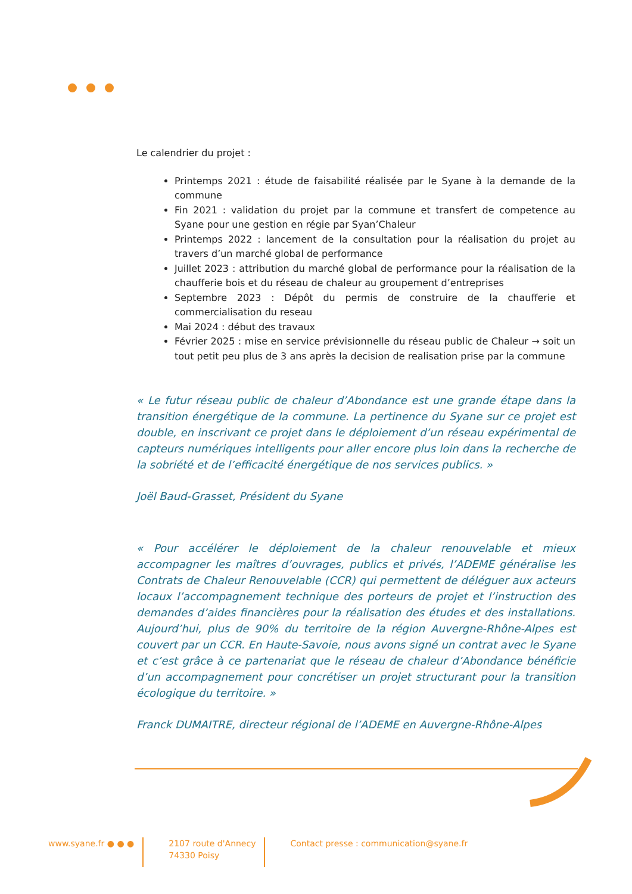Le calendrier du projet :
Printemps 2021 : étude de faisabilité réalisée par le Syane à la demande de la commune
Fin 2021 : validation du projet par la commune et transfert de competence au Syane pour une gestion en régie par Syan’Chaleur
Printemps 2022 : lancement de la consultation pour la réalisation du projet au travers d’un marché global de performance
Juillet 2023 : attribution du marché global de performance pour la réalisation de la chaufferie bois et du réseau de chaleur au groupement d’entreprises
Septembre 2023 : Dépôt du permis de construire de la chaufferie et commercialisation du reseau
Mai 2024 : début des travaux
Février 2025 : mise en service prévisionnelle du réseau public de Chaleur → soit un tout petit peu plus de 3 ans après la decision de realisation prise par la commune
« Le futur réseau public de chaleur d’Abondance est une grande étape dans la transition énergétique de la commune. La pertinence du Syane sur ce projet est double, en inscrivant ce projet dans le déploiement d’un réseau expérimental de capteurs numériques intelligents pour aller encore plus loin dans la recherche de la sobriété et de l’efficacité énergétique de nos services publics. »
Joël Baud-Grasset, Président du Syane
« Pour accélérer le déploiement de la chaleur renouvelable et mieux accompagner les maîtres d’ouvrages, publics et privés, l’ADEME généralise les Contrats de Chaleur Renouvelable (CCR) qui permettent de déléguer aux acteurs locaux l’accompagnement technique des porteurs de projet et l’instruction des demandes d’aides financières pour la réalisation des études et des installations. Aujourd’hui, plus de 90% du territoire de la région Auvergne-Rhône-Alpes est couvert par un CCR. En Haute-Savoie, nous avons signé un contrat avec le Syane et c’est grâce à ce partenariat que le réseau de chaleur d’Abondance bénéficie d’un accompagnement pour concrétiser un projet structurant pour la transition écologique du territoire. »
Franck DUMAITRE, directeur régional de l’ADEME en Auvergne-Rhône-Alpes
www.syane.fr ● ● ● 2107 route d'Annecy
74330 Poisy
Contact presse : communication@syane.fr